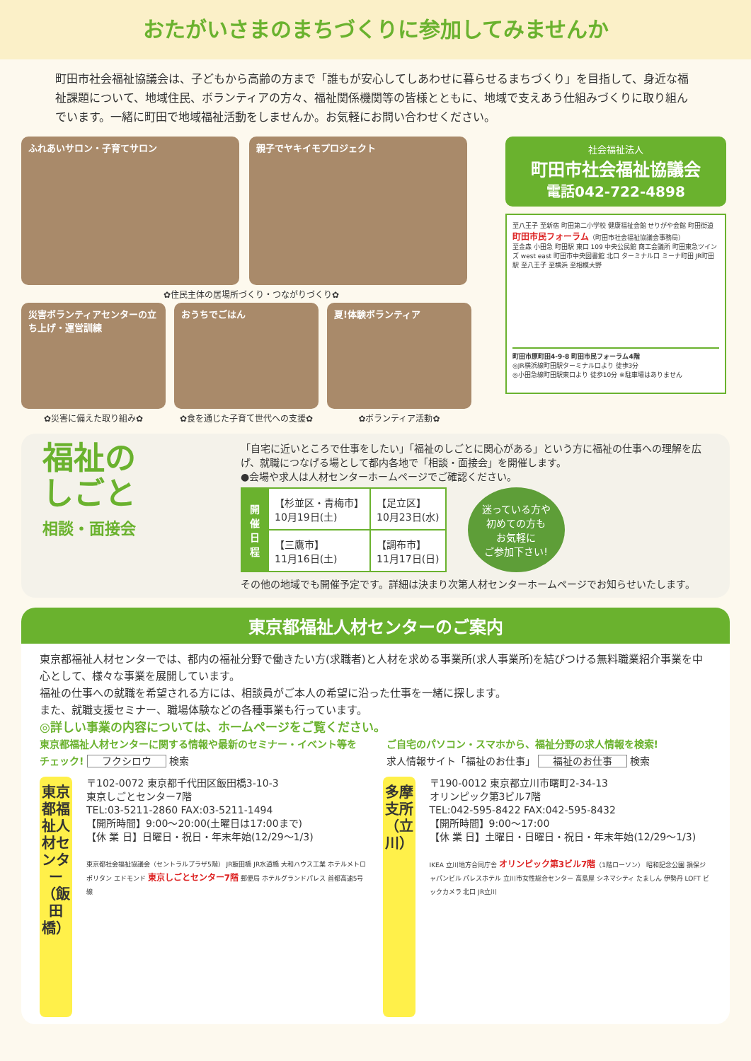おたがいさまのまちづくりに参加してみませんか
町田市社会福祉協議会は、子どもから高齢の方まで「誰もが安心してしあわせに暮らせるまちづくり」を目指して、身近な福祉課題について、地域住民、ボランティアの方々、福祉関係機関等の皆様とともに、地域で支えあう仕組みづくりに取り組んでいます。一緒に町田で地域福祉活動をしませんか。お気軽にお問い合わせください。
ふれあいサロン・子育てサロン 親子でヤキイモプロジェクト
✿住民主体の居場所づくり・つながりづくり✿
災害ボランティアセンターの立ち上げ・運営訓練
✿災害に備えた取り組み✿
おうちでごはん
✿食を通じた子育て世代への支援✿
夏!体験ボランティア
✿ボランティア活動✿
社会福祉法人
町田市社会福祉協議会
電話042-722-4898
至八王子 至新宿 町田第二小学校 健康福祉会館 せりがや会館 町田街道
町田市民フォーラム（町田市社会福祉協議会事務局）
至金森 小田急 町田駅 東口 109 中央公民館 商工会議所 町田東急ツインズ west east 町田市中央図書館 北口 ターミナル口 ミーナ町田 JR町田駅 至八王子 至横浜 至相模大野
町田市原町田4-9-8 町田市民フォーラム4階
◎JR横浜線町田駅ターミナル口より 徒歩3分
◎小田急線町田駅東口より 徒歩10分 ※駐車場はありません
福祉の
しごと
相談・面接会
「自宅に近いところで仕事をしたい」「福祉のしごとに関心がある」という方に福祉の仕事への理解を広げ、就職につなげる場として都内各地で「相談・面接会」を開催します。
●会場や求人は人材センターホームページでご確認ください。
| 開催日程 | 【杉並区・青梅市】 10月19日(土) | 【足立区】 10月23日(水) |
| | 【三鷹市】 11月16日(土) | 【調布市】 11月17日(日) |
迷っている方や
初めての方も
お気軽に
ご参加下さい!
その他の地域でも開催予定です。詳細は決まり次第人材センターホームページでお知らせいたします。
東京都福祉人材センターのご案内
東京都福祉人材センターでは、都内の福祉分野で働きたい方(求職者)と人材を求める事業所(求人事業所)を結びつける無料職業紹介事業を中心として、様々な事業を展開しています。
福祉の仕事への就職を希望される方には、相談員がご本人の希望に沿った仕事を一緒に探します。
また、就職支援セミナー、職場体験などの各種事業も行っています。
◎詳しい事業の内容については、ホームページをご覧ください。
東京都福祉人材センターに関する情報や最新のセミナー・イベント等をチェック! フクシロウ 検索
ご自宅のパソコン・スマホから、福祉分野の求人情報を検索!
求人情報サイト「福祉のお仕事」 福祉のお仕事 検索
東京都福祉人材センター（飯田橋）
〒102-0072 東京都千代田区飯田橋3-10-3
東京しごとセンター7階
TEL:03-5211-2860 FAX:03-5211-1494
【開所時間】9:00〜20:00(土曜日は17:00まで)
【休 業 日】日曜日・祝日・年末年始(12/29〜1/3)
東京都社会福祉協議会（セントラルプラザ5階） JR飯田橋 JR水道橋 大和ハウス工業 ホテルメトロポリタン エドモンド 東京しごとセンター7階 郵便局 ホテルグランドパレス 首都高速5号線
多摩支所（立川）
〒190-0012 東京都立川市曙町2-34-13
オリンピック第3ビル7階
TEL:042-595-8422 FAX:042-595-8432
【開所時間】9:00〜17:00
【休 業 日】土曜日・日曜日・祝日・年末年始(12/29〜1/3)
IKEA 立川地方合同庁舎 オリンピック第3ビル7階（1階ローソン） 昭和記念公園 損保ジャパンビル パレスホテル 立川市女性総合センター 高島屋 シネマシティ たましん 伊勢丹 LOFT ビックカメラ 北口 JR立川